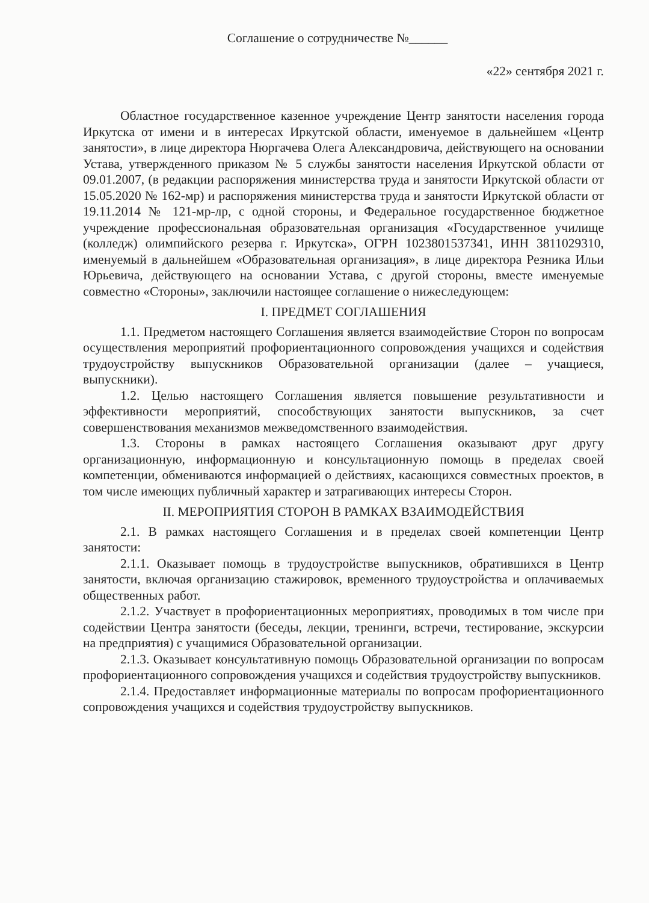Соглашение о сотрудничестве №______
«22» сентября 2021 г.
Областное государственное казенное учреждение Центр занятости населения города Иркутска от имени и в интересах Иркутской области, именуемое в дальнейшем «Центр занятости», в лице директора Нюргачева Олега Александровича, действующего на основании Устава, утвержденного приказом № 5 службы занятости населения Иркутской области от 09.01.2007, (в редакции распоряжения министерства труда и занятости Иркутской области от 15.05.2020 № 162-мр) и распоряжения министерства труда и занятости Иркутской области от 19.11.2014 № 121-мр-лр, с одной стороны, и Федеральное государственное бюджетное учреждение профессиональная образовательная организация «Государственное училище (колледж) олимпийского резерва г. Иркутска», ОГРН 1023801537341, ИНН 3811029310, именуемый в дальнейшем «Образовательная организация», в лице директора Резника Ильи Юрьевича, действующего на основании Устава, с другой стороны, вместе именуемые совместно «Стороны», заключили настоящее соглашение о нижеследующем:
I. ПРЕДМЕТ СОГЛАШЕНИЯ
1.1. Предметом настоящего Соглашения является взаимодействие Сторон по вопросам осуществления мероприятий профориентационного сопровождения учащихся и содействия трудоустройству выпускников Образовательной организации (далее – учащиеся, выпускники).
1.2. Целью настоящего Соглашения является повышение результативности и эффективности мероприятий, способствующих занятости выпускников, за счет совершенствования механизмов межведомственного взаимодействия.
1.3. Стороны в рамках настоящего Соглашения оказывают друг другу организационную, информационную и консультационную помощь в пределах своей компетенции, обмениваются информацией о действиях, касающихся совместных проектов, в том числе имеющих публичный характер и затрагивающих интересы Сторон.
II. МЕРОПРИЯТИЯ СТОРОН В РАМКАХ ВЗАИМОДЕЙСТВИЯ
2.1. В рамках настоящего Соглашения и в пределах своей компетенции Центр занятости:
2.1.1. Оказывает помощь в трудоустройстве выпускников, обратившихся в Центр занятости, включая организацию стажировок, временного трудоустройства и оплачиваемых общественных работ.
2.1.2. Участвует в профориентационных мероприятиях, проводимых в том числе при содействии Центра занятости (беседы, лекции, тренинги, встречи, тестирование, экскурсии на предприятия) с учащимися Образовательной организации.
2.1.3. Оказывает консультативную помощь Образовательной организации по вопросам профориентационного сопровождения учащихся и содействия трудоустройству выпускников.
2.1.4. Предоставляет информационные материалы по вопросам профориентационного сопровождения учащихся и содействия трудоустройству выпускников.